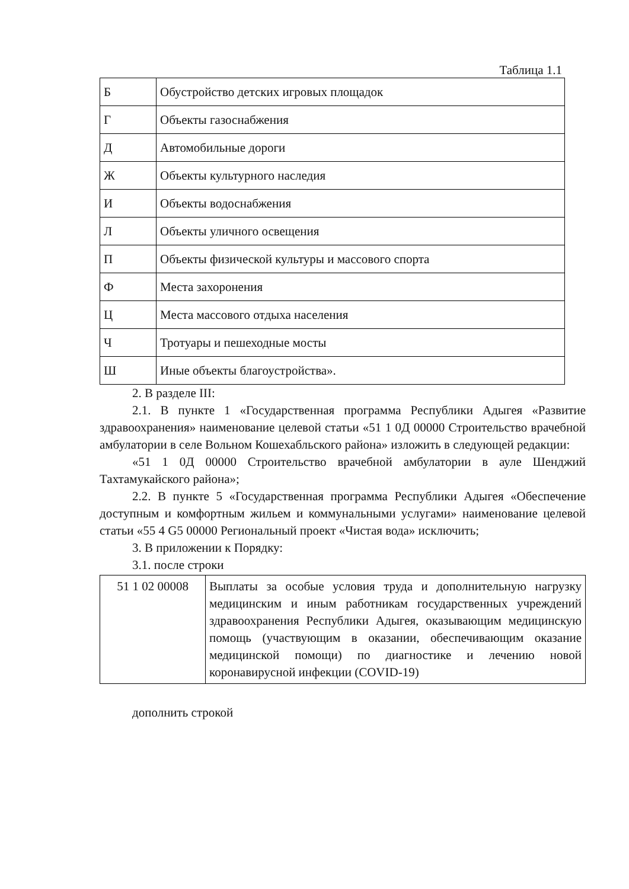Таблица 1.1
| Б | Обустройство детских игровых площадок |
| Г | Объекты газоснабжения |
| Д | Автомобильные дороги |
| Ж | Объекты культурного наследия |
| И | Объекты водоснабжения |
| Л | Объекты уличного освещения |
| П | Объекты физической культуры и массового спорта |
| Ф | Места захоронения |
| Ц | Места массового отдыха населения |
| Ч | Тротуары и пешеходные мосты |
| Ш | Иные объекты благоустройства». |
2. В разделе III:
2.1. В пункте 1 «Государственная программа Республики Адыгея «Развитие здравоохранения» наименование целевой статьи «51 1 0Д 00000 Строительство врачебной амбулатории в селе Вольном Кошехабльского района» изложить в следующей редакции:
«51 1 0Д 00000 Строительство врачебной амбулатории в ауле Шенджий Тахтамукайского района»;
2.2. В пункте 5 «Государственная программа Республики Адыгея «Обеспечение доступным и комфортным жильем и коммунальными услугами» наименование целевой статьи «55 4 G5 00000 Региональный проект «Чистая вода» исключить;
3. В приложении к Порядку:
3.1. после строки
| 51 1 02 00008 | Выплаты за особые условия труда и дополнительную нагрузку медицинским и иным работникам государственных учреждений здравоохранения Республики Адыгея, оказывающим медицинскую помощь (участвующим в оказании, обеспечивающим оказание медицинской помощи) по диагностике и лечению новой коронавирусной инфекции (COVID-19) |
дополнить строкой